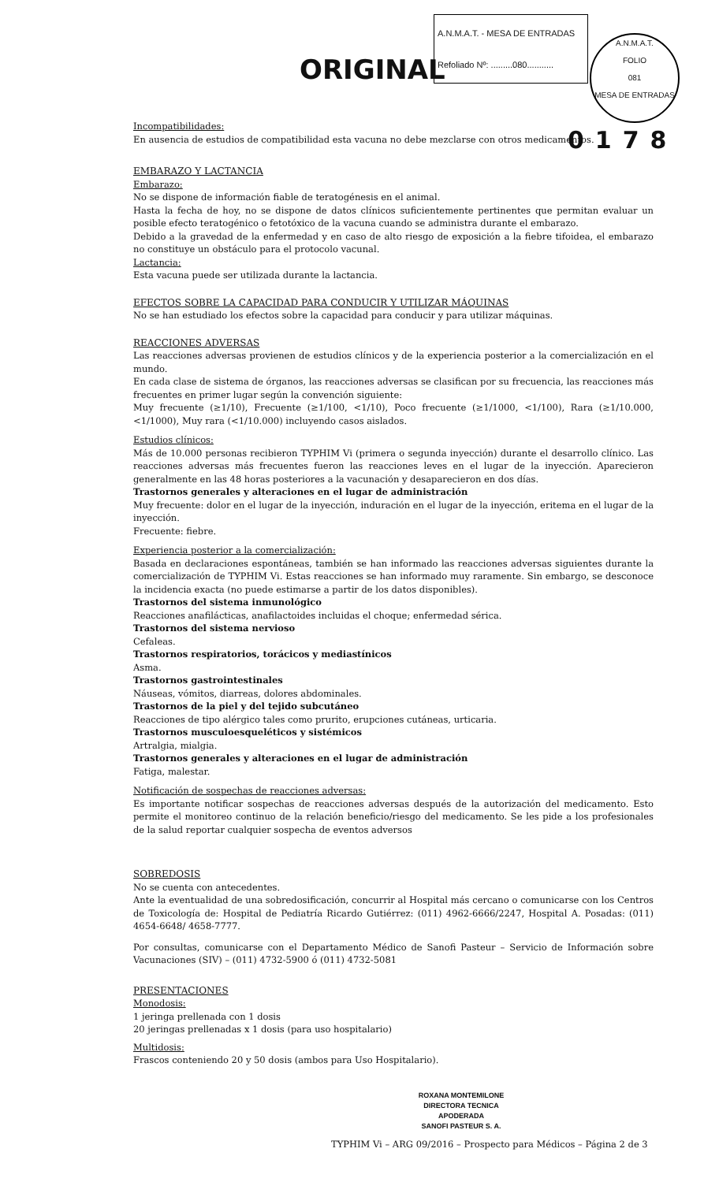A.N.M.A.T. - MESA DE ENTRADAS
Refoliado Nº: .........080...........
ORIGINAL
A.N.M.A.T.
FOLIO
081
MESA DE ENTRADAS
0178
Incompatibilidades:
En ausencia de estudios de compatibilidad esta vacuna no debe mezclarse con otros medicamentos.
EMBARAZO Y LACTANCIA
Embarazo:
No se dispone de información fiable de teratogénesis en el animal.
Hasta la fecha de hoy, no se dispone de datos clínicos suficientemente pertinentes que permitan evaluar un posible efecto teratogénico o fetotóxico de la vacuna cuando se administra durante el embarazo.
Debido a la gravedad de la enfermedad y en caso de alto riesgo de exposición a la fiebre tifoidea, el embarazo no constituye un obstáculo para el protocolo vacunal.
Lactancia:
Esta vacuna puede ser utilizada durante la lactancia.
EFECTOS SOBRE LA CAPACIDAD PARA CONDUCIR Y UTILIZAR MÁQUINAS
No se han estudiado los efectos sobre la capacidad para conducir y para utilizar máquinas.
REACCIONES ADVERSAS
Las reacciones adversas provienen de estudios clínicos y de la experiencia posterior a la comercialización en el mundo.
En cada clase de sistema de órganos, las reacciones adversas se clasifican por su frecuencia, las reacciones más frecuentes en primer lugar según la convención siguiente:
Muy frecuente (≥1/10), Frecuente (≥1/100, <1/10), Poco frecuente (≥1/1000, <1/100), Rara (≥1/10.000, <1/1000), Muy rara (<1/10.000) incluyendo casos aislados.
Estudios clínicos:
Más de 10.000 personas recibieron TYPHIM Vi (primera o segunda inyección) durante el desarrollo clínico. Las reacciones adversas más frecuentes fueron las reacciones leves en el lugar de la inyección. Aparecieron generalmente en las 48 horas posteriores a la vacunación y desaparecieron en dos días.
Trastornos generales y alteraciones en el lugar de administración
Muy frecuente: dolor en el lugar de la inyección, induración en el lugar de la inyección, eritema en el lugar de la inyección.
Frecuente: fiebre.
Experiencia posterior a la comercialización:
Basada en declaraciones espontáneas, también se han informado las reacciones adversas siguientes durante la comercialización de TYPHIM Vi. Estas reacciones se han informado muy raramente. Sin embargo, se desconoce la incidencia exacta (no puede estimarse a partir de los datos disponibles).
Trastornos del sistema inmunológico
Reacciones anafilácticas, anafilactoides incluidas el choque; enfermedad sérica.
Trastornos del sistema nervioso
Cefaleas.
Trastornos respiratorios, torácicos y mediastínicos
Asma.
Trastornos gastrointestinales
Náuseas, vómitos, diarreas, dolores abdominales.
Trastornos de la piel y del tejido subcutáneo
Reacciones de tipo alérgico tales como prurito, erupciones cutáneas, urticaria.
Trastornos musculoesqueléticos y sistémicos
Artralgia, mialgia.
Trastornos generales y alteraciones en el lugar de administración
Fatiga, malestar.
Notificación de sospechas de reacciones adversas:
Es importante notificar sospechas de reacciones adversas después de la autorización del medicamento. Esto permite el monitoreo continuo de la relación beneficio/riesgo del medicamento. Se les pide a los profesionales de la salud reportar cualquier sospecha de eventos adversos
SOBREDOSIS
No se cuenta con antecedentes.
Ante la eventualidad de una sobredosificación, concurrir al Hospital más cercano o comunicarse con los Centros de Toxicología de: Hospital de Pediatría Ricardo Gutiérrez: (011) 4962-6666/2247, Hospital A. Posadas: (011) 4654-6648/ 4658-7777.
Por consultas, comunicarse con el Departamento Médico de Sanofi Pasteur – Servicio de Información sobre Vacunaciones (SIV) – (011) 4732-5900 ó (011) 4732-5081
PRESENTACIONES
Monodosis:
1 jeringa prellenada con 1 dosis
20 jeringas prellenadas x 1 dosis (para uso hospitalario)
Multidosis:
Frascos conteniendo 20 y 50 dosis (ambos para Uso Hospitalario).
ROXANA MONTEMILONE
DIRECTORA TECNICA
APODERADA
SANOFI PASTEUR S. A.
TYPHIM Vi – ARG 09/2016 – Prospecto para Médicos – Página 2 de 3